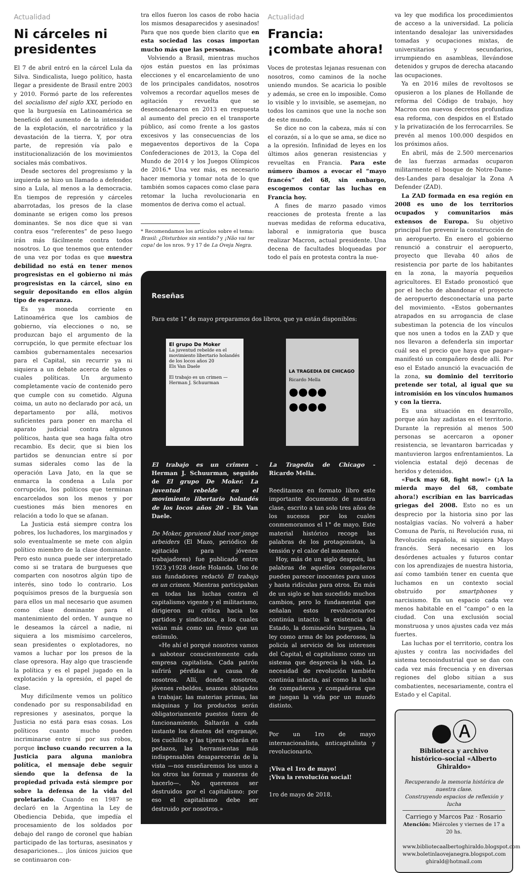Actualidad
Ni cárceles ni presidentes
El 7 de abril entró en la cárcel Lula da Silva. Sindicalista, luego político, hasta llegar a presidente de Brasil entre 2003 y 2010. Formó parte de los referentes del socialismo del siglo XXI, período en que la burguesía en Latinoamérica se benefició del aumento de la intensidad de la explotación, el narcotráfico y la devastación de la tierra. Y, por otra parte, de represión vía palo e institucionalización de los movimientos sociales más combativos.
Desde sectores del progresismo y la izquierda se hizo un llamado a defender, sino a Lula, al menos a la democracia. En tiempos de represión y cárceles abarrotadas, los presos de la clase dominante se erigen como los presos dominantes. Se nos dice que si van contra esos “referentes” de peso luego irán más fácilmente contra todos nosotros. Lo que tenemos que entender de una vez por todas es que nuestra debilidad no está en tener menos progresistas en el gobierno ni más progresistas en la cárcel, sino en seguir depositando en ellos algún tipo de esperanza.
Es ya moneda corriente en Latinoamérica que los cambios de gobierno, vía elecciones o no, se produzcan bajo el argumento de la corrupción, lo que permite efectuar los cambios gubernamentales necesarios para el Capital, sin recurrir ya ni siquiera a un debate acerca de tales o cuales políticas. Un argumento completamente vacío de contenido pero que cumple con su cometido. Alguna coima, un auto no declarado por acá, un departamento por allá, motivos suficientes para poner en marcha el aparato judicial contra algunos políticos, hasta que sea haga falta otro recambio. Es decir, que si bien los partidos se denuncian entre sí por sumas siderales como las de la operación Lava Jato, en la que se enmarca la condena a Lula por corrupción, los políticos que terminan encarcelados son los menos y por cuestiones más bien menores en relación a todo lo que se afanan.
La Justicia está siempre contra los pobres, los luchadores, los marginados y solo eventualmente se mete con algún político miembro de la clase dominante. Pero esto nunca puede ser interpretado como si se tratara de burgueses que comparten con nosotros algún tipo de interés, sino todo lo contrario. Los poquísimos presos de la burguesía son para ellos un mal necesario que asumen como clase dominante para el mantenimiento del orden. Y aunque no le deseamos la cárcel a nadie, ni siquiera a los mismísimo carceleros, sean presidentes o explotadores, no vamos a luchar por los presos de la clase opresora. Hay algo que trasciende la política y es el papel jugado en la explotación y la opresión, el papel de clase.
Muy difícilmente vemos un político condenado por su responsabilidad en represiones y asesinatos, porque la Justicia no está para esas cosas. Los políticos cuanto mucho pueden incriminarse entre sí por sus robos, porque incluso cuando recurren a la Justicia para alguna maniobra política, el mensaje debe seguir siendo que la defensa de la propiedad privada está siempre por sobre la defensa de la vida del proletariado. Cuando en 1987 se declaró en la Argentina la Ley de Obediencia Debida, que impedía el procesamiento de los soldados por debajo del rango de coronel que habían participado de las torturas, asesinatos y desapariciones... ¡los únicos juicios que se continuaron con-
tra ellos fueron los casos de robo hacia los mismos desaparecidos y asesinados! Para que nos quede bien clarito que en esta sociedad las cosas importan mucho más que las personas.
Volviendo a Brasil, mientras muchos ojos están puestos en las próximas elecciones y el encarcelamiento de uno de los principales candidatos, nosotros volvemos a recordar aquellos meses de agitación y revuelta que se desencadenaron en 2013 en respuesta al aumento del precio en el transporte público, así como frente a los gastos excesivos y las consecuencias de los megaeventos deportivos de la Copa Confederaciones de 2013, la Copa del Mundo de 2014 y los Juegos Olímpicos de 2016.* Una vez más, es necesario hacer memoria y tomar nota de lo que también somos capaces como clase para retomar la lucha revolucionaria en momentos de deriva como el actual.
* Recomendamos los artículos sobre el tema: Brasil: ¿Disturbios sin sentido? y ¡Não vai ter copa! de los nros. 9 y 17 de La Oveja Negra.
Actualidad
Francia: ¡combate ahora!
Voces de protestas lejanas resuenan con nosotros, como caminos de la noche uniendo mundos. Se acaricia lo posible y además, se cree en lo imposible. Como lo visible y lo invisible, se asemejan, no todos los caminos que une la noche son de este mundo.
Se dice no con la cabeza, más sí con el corazón, sí a lo que se ama, se dice no a la opresión. Infinidad de leyes en los últimos años generan resistencias y revueltas en Francia. Para este número íbamos a evocar el “mayo francés” del 68, sin embargo, escogemos contar las luchas en Francia hoy.
A fines de marzo pasado vimos reacciones de protesta frente a las nuevas medidas de reforma educativa, laboral e inmigratoria que busca realizar Macron, actual presidente. Una decena de facultades bloqueadas por todo el país en protesta contra la nue-
Reseñas
Para este 1° de mayo preparamos dos libros, que ya están disponibles:
El grupo De Moker
La juventud rebelde en el movimiento libertario holandés de los locos años 20
Els Van Daele
El trabajo es un crimen — Herman J. Schuurman
El trabajo es un crimen - Herman J. Schuurman, seguido de El grupo De Moker. La juventud rebelde en el movimiento libertario holandés de los locos años 20 - Els Van Daele.
De Moker, ppruiend blad voor jonge arbeiders (El Mazo, periódico de agitación para jóvenes trabajadores) fue publicado entre 1923 y1928 desde Holanda. Uno de sus fundadores redactó El trabajo es un crimen. Mientras participaban en todas las luchas contra el capitalismo vigente y el militarismo, dirigieron su crítica hacia los partidos y sindicatos, a los cuales veían más como un freno que un estímulo.
«He ahí el porqué nosotros vamos a sabotear conscientemente cada empresa capitalista. Cada patrón sufrirá pérdidas a causa de nosotros. Allí, donde nosotros, jóvenes rebeldes, seamos obligados a trabajar, las materias primas, las máquinas y los productos serán obligatoriamente puestos fuera de funcionamiento. Saltarán a cada instante los dientes del engranaje, los cuchillos y las tijeras volarán en pedazos, las herramientas más indispensables desaparecerán de la vista —nos enseñaremos los unos a los otros las formas y maneras de hacerlo—. No queremos ser destruidos por el capitalismo: por eso el capitalismo debe ser destruido por nosotros.»
LA TRAGEDIA DE CHICAGO
Ricardo Mella
●●●●
●●●●
La Tragedia de Chicago - Ricardo Mella.
Reeditamos en formato libro este importante documento de nuestra clase, escrito a tan solo tres años de los sucesos por los cuales conmemoramos el 1° de mayo. Este material histórico recoge las palabras de los protagonistas, la tensión y el calor del momento.
Hoy, más de un siglo después, las palabras de aquellos compañeros pueden parecer inocentes para unos y hasta ridículas para otros. En más de un siglo se han sucedido muchos cambios, pero lo fundamental que señalan estos revolucionarios continúa intacto: la existencia del Estado, la dominación burguesa, la ley como arma de los poderosos, la policía al servicio de los intereses del Capital, el capitalismo como un sistema que desprecia la vida. La necesidad de revolución también continúa intacta, así como la lucha de compañeros y compañeras que se juegan la vida por un mundo distinto.
Por un 1ro de mayo internacionalista, anticapitalista y revolucionario.
¡Viva el 1ro de mayo!
¡Viva la revolución social!
1ro de mayo de 2018.
va ley que modifica los procedimientos de acceso a la universidad. La policía intentando desalojar las universidades tomadas y ocupaciones mixtas, de universitarios y secundarios, irrumpiendo en asambleas, llevándose detenidos y grupos de derecha atacando las ocupaciones.
Ya en 2016 miles de revoltosos se opusieron a los planes de Hollande de reforma del Código de trabajo, hoy Macron con nuevos decretos profundiza esa reforma, con despidos en el Estado y la privatización de los ferrocarriles. Se prevén al menos 100.000 despidos en los próximos años.
En abril, más de 2.500 mercenarios de las fuerzas armadas ocuparon militarmente el bosque de Notre-Dame-des-Landes para desalojar la Zona A Defender (ZAD).
La ZAD formada en esa región en 2008 es uno de los territorios ocupados y comunitarios más extensos de Europa. Su objetivo principal fue prevenir la construcción de un aeropuerto. En enero el gobierno renunció a construir el aeropuerto, proyecto que llevaba 40 años de resistencia por parte de los habitantes en la zona, la mayoría pequeños agricultores. El Estado pronosticó que por el hecho de abandonar el proyecto de aeropuerto desconectaría una parte del movimiento. «Estos gobernantes atrapados en su arrogancia de clase subestiman la potencia de los vínculos que nos unen a todos en la ZAD y que nos llevaron a defenderla sin importar cuál sea el precio que haya que pagar» manifestó un compañero desde allí. Por eso el Estado anunció la evacuación de la zona, su dominio del territorio pretende ser total, al igual que su intromisión en los vínculos humanos y con la tierra.
Es una situación en desarrollo, porque aún hay zadistas en el territorio. Durante la represión al menos 500 personas se acercaron a oponer resistencia, se levantaron barricadas y mantuvieron largos enfrentamientos. La violencia estatal dejó decenas de heridos y detenidos.
«Fuck may 68, fight now!» (¡A la mierda mayo del 68, combate ahora!) escribían en las barricadas griegas del 2008. Esto no es un desprecio por la historia sino por las nostalgias vacías. No volverá a haber Comuna de París, ni Revolución rusa, ni Revolución española, ni siquiera Mayo francés. Será necesario en los desórdenes actuales y futuros contar con los aprendizajes de nuestra historia, así como también tener en cuenta que luchamos en un contexto social obstruído por smartphones y narcisismo. En un espacio cada vez menos habitable en el “campo” o en la ciudad. Con una exclusión social monstruosa y unos ajustes cada vez más fuertes.
Las luchas por el territorio, contra los ajustes y contra las nocividades del sistema tecnoindustrial que se dan con cada vez más frecuencia y en diversas regiones del globo sitúan a sus combatientes, necesariamente, contra el Estado y el Capital.
●Ⓐ
Biblioteca y archivo histórico–social «Alberto Ghiraldo»
Recuperando la memoria histórica de nuestra clase.
Construyendo espacios de reflexión y lucha
Carriego y Marcos Paz · Rosario
Atención: Miércoles y viernes de 17 a 20 hs.
www.bibliotecaalbertoghiraldo.blogspot.com
www.boletinlaovejanegra.blogspot.com
ghirald@hotmail.com